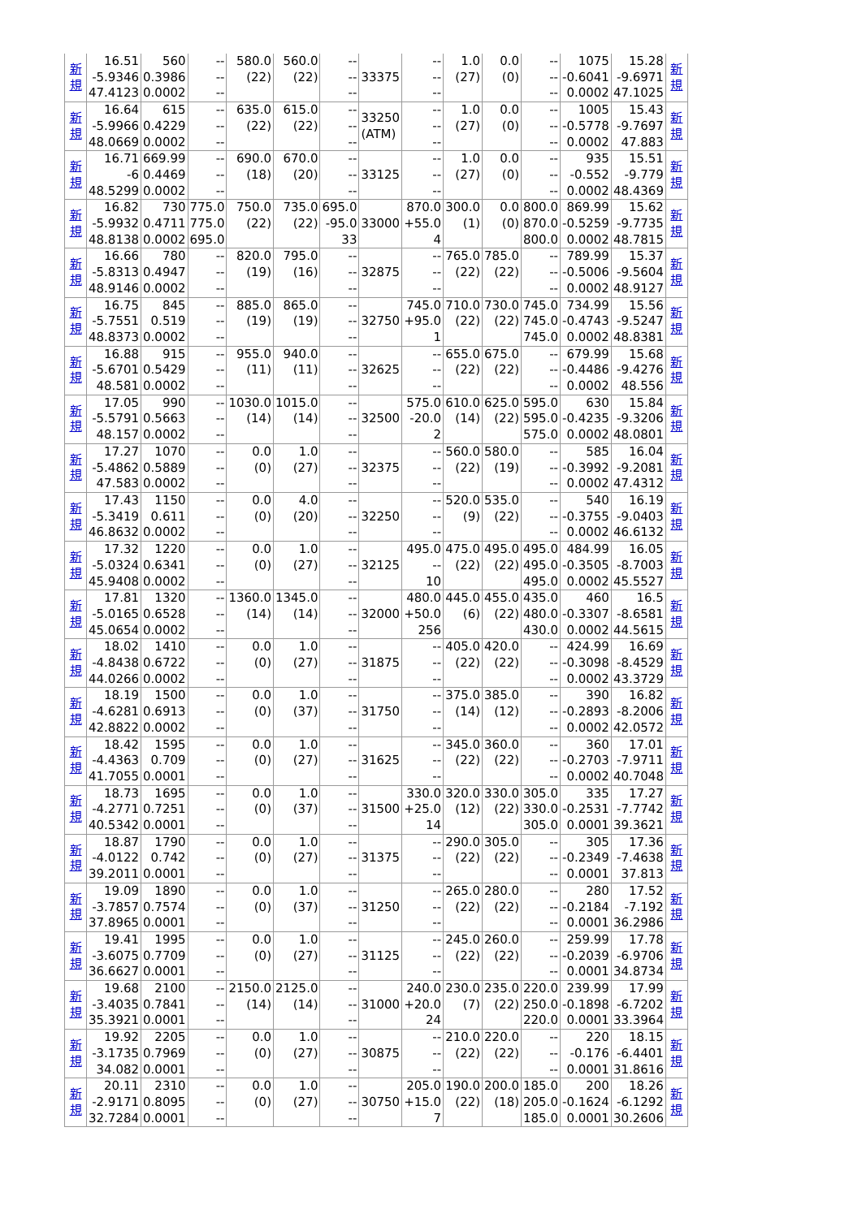| 新 規 | 16.51 -5.9346 47.4123 | 560 0.3986 0.0002 | -- -- -- | 580.0 (22) | 560.0 (22) | -- -- -- | 33375 | -- -- -- | 1.0 (27) | 0.0 (0) | -- -- -- | 1075 -0.6041 0.0002 | 15.28 -9.6971 47.1025 | 新 規 |
| 新 規 | 16.64 -5.9966 48.0669 | 615 0.4229 0.0002 | -- -- -- | 635.0 (22) | 615.0 (22) | -- -- -- | 33250 (ATM) | -- -- -- | 1.0 (27) | 0.0 (0) | -- -- -- | 1005 -0.5778 0.0002 | 15.43 -9.7697 47.883 | 新 規 |
| 新 規 | 16.71 -6 48.5299 | 669.99 0.4469 0.0002 | -- -- -- | 690.0 (18) | 670.0 (20) | -- -- -- | 33125 | -- -- -- | 1.0 (27) | 0.0 (0) | -- -- -- | 935 -0.552 0.0002 | 15.51 -9.779 48.4369 | 新 規 |
| 新 規 | 16.82 -5.9932 48.8138 | 730 0.4711 0.0002 | 775.0 775.0 695.0 | 750.0 (22) | 735.0 (22) | 695.0 -95.0 33 | 33000 | 870.0 +55.0 4 | 300.0 (1) | 0.0 (0) | 800.0 870.0 800.0 | 869.99 -0.5259 0.0002 | 15.62 -9.7735 48.7815 | 新 規 |
| 新 規 | 16.66 -5.8313 48.9146 | 780 0.4947 0.0002 | -- -- -- | 820.0 (19) | 795.0 (16) | -- -- -- | 32875 | -- -- -- | 765.0 (22) | 785.0 (22) | -- -- -- | 789.99 -0.5006 0.0002 | 15.37 -9.5604 48.9127 | 新 規 |
| 新 規 | 16.75 -5.7551 48.8373 | 845 0.519 0.0002 | -- -- -- | 885.0 (19) | 865.0 (19) | -- -- -- | 32750 | 745.0 +95.0 1 | 710.0 (22) | 730.0 (22) | 745.0 745.0 745.0 | 734.99 -0.4743 0.0002 | 15.56 -9.5247 48.8381 | 新 規 |
| 新 規 | 16.88 -5.6701 48.581 | 915 0.5429 0.0002 | -- -- -- | 955.0 (11) | 940.0 (11) | -- -- -- | 32625 | -- -- -- | 655.0 (22) | 675.0 (22) | -- -- -- | 679.99 -0.4486 0.0002 | 15.68 -9.4276 48.556 | 新 規 |
| 新 規 | 17.05 -5.5791 48.157 | 990 0.5663 0.0002 | -- -- -- | 1030.0 (14) | 1015.0 (14) | -- -- -- | 32500 | 575.0 -20.0 2 | 610.0 (14) | 625.0 (22) | 595.0 595.0 575.0 | 630 -0.4235 0.0002 | 15.84 -9.3206 48.0801 | 新 規 |
| 新 規 | 17.27 -5.4862 47.583 | 1070 0.5889 0.0002 | -- -- -- | 0.0 (0) | 1.0 (27) | -- -- -- | 32375 | -- -- -- | 560.0 (22) | 580.0 (19) | -- -- -- | 585 -0.3992 0.0002 | 16.04 -9.2081 47.4312 | 新 規 |
| 新 規 | 17.43 -5.3419 46.8632 | 1150 0.611 0.0002 | -- -- -- | 0.0 (0) | 4.0 (20) | -- -- -- | 32250 | -- -- -- | 520.0 (9) | 535.0 (22) | -- -- -- | 540 -0.3755 0.0002 | 16.19 -9.0403 46.6132 | 新 規 |
| 新 規 | 17.32 -5.0324 45.9408 | 1220 0.6341 0.0002 | -- -- -- | 0.0 (0) | 1.0 (27) | -- -- -- | 32125 | 495.0 -- 10 | 475.0 (22) | 495.0 (22) | 495.0 495.0 495.0 | 484.99 -0.3505 0.0002 | 16.05 -8.7003 45.5527 | 新 規 |
| 新 規 | 17.81 -5.0165 45.0654 | 1320 0.6528 0.0002 | -- -- -- | 1360.0 (14) | 1345.0 (14) | -- -- -- | 32000 | 480.0 +50.0 256 | 445.0 (6) | 455.0 (22) | 435.0 480.0 430.0 | 460 -0.3307 0.0002 | 16.5 -8.6581 44.5615 | 新 規 |
| 新 規 | 18.02 -4.8438 44.0266 | 1410 0.6722 0.0002 | -- -- -- | 0.0 (0) | 1.0 (27) | -- -- -- | 31875 | -- -- -- | 405.0 (22) | 420.0 (22) | -- -- -- | 424.99 -0.3098 0.0002 | 16.69 -8.4529 43.3729 | 新 規 |
| 新 規 | 18.19 -4.6281 42.8822 | 1500 0.6913 0.0002 | -- -- -- | 0.0 (0) | 1.0 (37) | -- -- -- | 31750 | -- -- -- | 375.0 (14) | 385.0 (12) | -- -- -- | 390 -0.2893 0.0002 | 16.82 -8.2006 42.0572 | 新 規 |
| 新 規 | 18.42 -4.4363 41.7055 | 1595 0.709 0.0001 | -- -- -- | 0.0 (0) | 1.0 (27) | -- -- -- | 31625 | -- -- -- | 345.0 (22) | 360.0 (22) | -- -- -- | 360 -0.2703 0.0002 | 17.01 -7.9711 40.7048 | 新 規 |
| 新 規 | 18.73 -4.2771 40.5342 | 1695 0.7251 0.0001 | -- -- -- | 0.0 (0) | 1.0 (37) | -- -- -- | 31500 | 330.0 +25.0 14 | 320.0 (12) | 330.0 (22) | 305.0 330.0 305.0 | 335 -0.2531 0.0001 | 17.27 -7.7742 39.3621 | 新 規 |
| 新 規 | 18.87 -4.0122 39.2011 | 1790 0.742 0.0001 | -- -- -- | 0.0 (0) | 1.0 (27) | -- -- -- | 31375 | -- -- -- | 290.0 (22) | 305.0 (22) | -- -- -- | 305 -0.2349 0.0001 | 17.36 -7.4638 37.813 | 新 規 |
| 新 規 | 19.09 -3.7857 37.8965 | 1890 0.7574 0.0001 | -- -- -- | 0.0 (0) | 1.0 (37) | -- -- -- | 31250 | -- -- -- | 265.0 (22) | 280.0 (22) | -- -- -- | 280 -0.2184 0.0001 | 17.52 -7.192 36.2986 | 新 規 |
| 新 規 | 19.41 -3.6075 36.6627 | 1995 0.7709 0.0001 | -- -- -- | 0.0 (0) | 1.0 (27) | -- -- -- | 31125 | -- -- -- | 245.0 (22) | 260.0 (22) | -- -- -- | 259.99 -0.2039 0.0001 | 17.78 -6.9706 34.8734 | 新 規 |
| 新 規 | 19.68 -3.4035 35.3921 | 2100 0.7841 0.0001 | -- -- -- | 2150.0 (14) | 2125.0 (14) | -- -- -- | 31000 | 240.0 +20.0 24 | 230.0 (7) | 235.0 (22) | 220.0 250.0 220.0 | 239.99 -0.1898 0.0001 | 17.99 -6.7202 33.3964 | 新 規 |
| 新 規 | 19.92 -3.1735 34.082 | 2205 0.7969 0.0001 | -- -- -- | 0.0 (0) | 1.0 (27) | -- -- -- | 30875 | -- -- -- | 210.0 (22) | 220.0 (22) | -- -- -- | 220 -0.176 0.0001 | 18.15 -6.4401 31.8616 | 新 規 |
| 新 規 | 20.11 -2.9171 32.7284 | 2310 0.8095 0.0001 | -- -- -- | 0.0 (0) | 1.0 (27) | -- -- -- | 30750 | 205.0 +15.0 7 | 190.0 (22) | 200.0 (18) | 185.0 205.0 185.0 | 200 -0.1624 0.0001 | 18.26 -6.1292 30.2606 | 新 規 |